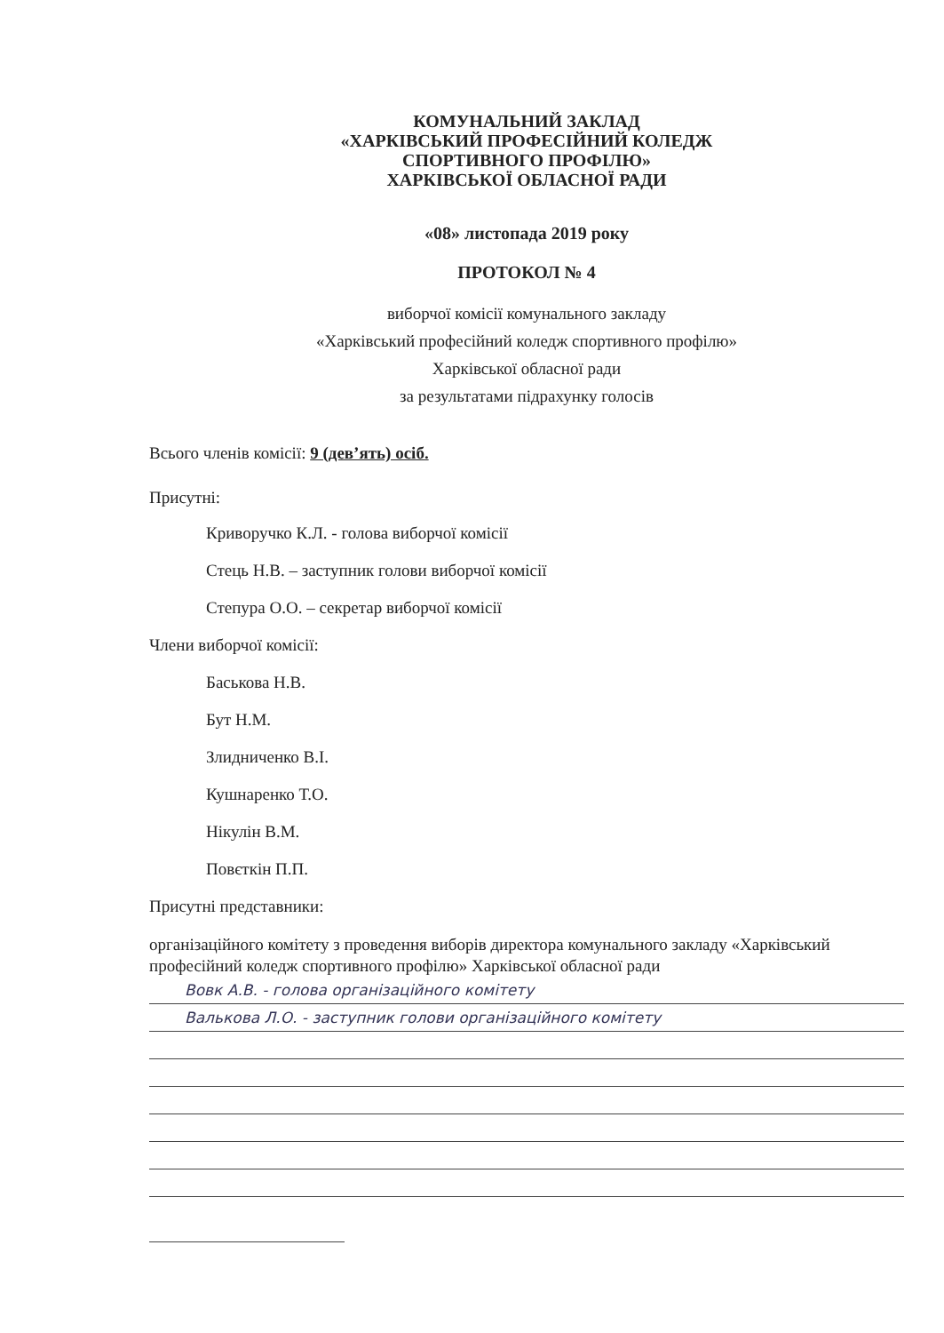КОМУНАЛЬНИЙ ЗАКЛАД
«ХАРКІВСЬКИЙ ПРОФЕСІЙНИЙ КОЛЕДЖ
СПОРТИВНОГО ПРОФІЛЮ»
ХАРКІВСЬКОЇ ОБЛАСНОЇ РАДИ
«08» листопада 2019 року
ПРОТОКОЛ № 4
виборчої комісії комунального закладу
«Харківський професійний коледж спортивного профілю»
Харківської обласної ради
за результатами підрахунку голосів
Всього членів комісії: 9 (дев’ять) осіб.
Присутні:
Криворучко К.Л. - голова виборчої комісії
Стець Н.В. – заступник голови виборчої комісії
Степура О.О. – секретар виборчої комісії
Члени виборчої комісії:
Баськова Н.В.
Бут Н.М.
Злидниченко В.І.
Кушнаренко Т.О.
Нікулін В.М.
Повєткін П.П.
Присутні представники:
організаційного комітету з проведення виборів директора комунального закладу «Харківський професійний коледж спортивного профілю» Харківської обласної ради
Вовк А.В. - голова організаційного комітету
Валькова Л.О. - заступник голови організаційного комітету